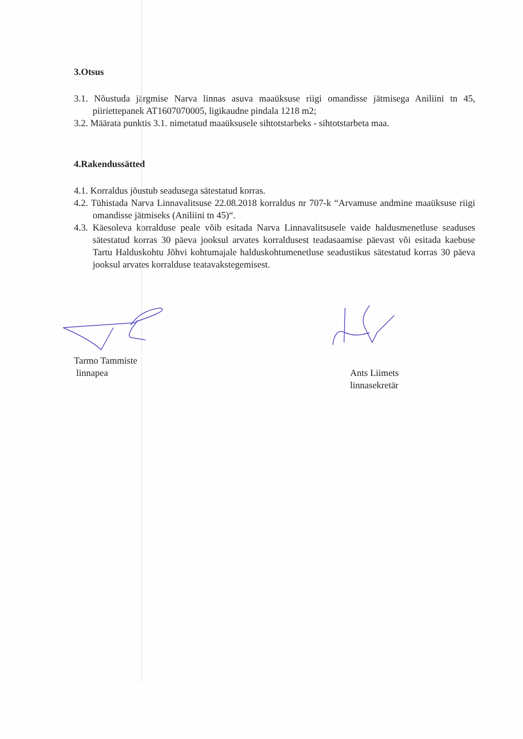3.Otsus
3.1. Nõustuda järgmise Narva linnas asuva maaüksuse riigi omandisse jätmisega Aniliini tn 45, piiriettepanek AT1607070005, ligikaudne pindala 1218 m2;
3.2. Määrata punktis 3.1. nimetatud maaüksusele sihtotstarbeks - sihtotstarbeta maa.
4.Rakendussätted
4.1. Korraldus jõustub seadusega sätestatud korras.
4.2. Tühistada Narva Linnavalitsuse 22.08.2018 korraldus nr 707-k “Arvamuse andmine maaüksuse riigi omandisse jätmiseks (Aniliini tn 45)“.
4.3. Käesoleva korralduse peale võib esitada Narva Linnavalitsusele vaide haldusmenetluse seaduses sätestatud korras 30 päeva jooksul arvates korraldusest teadasaamise päevast või esitada kaebuse Tartu Halduskohtu Jõhvi kohtumajale halduskohtumenetluse seadustikus sätestatud korras 30 päeva jooksul arvates korralduse teatavakstegemisest.
Tarmo Tammiste
linnapea
Ants Liimets
linnasekretär